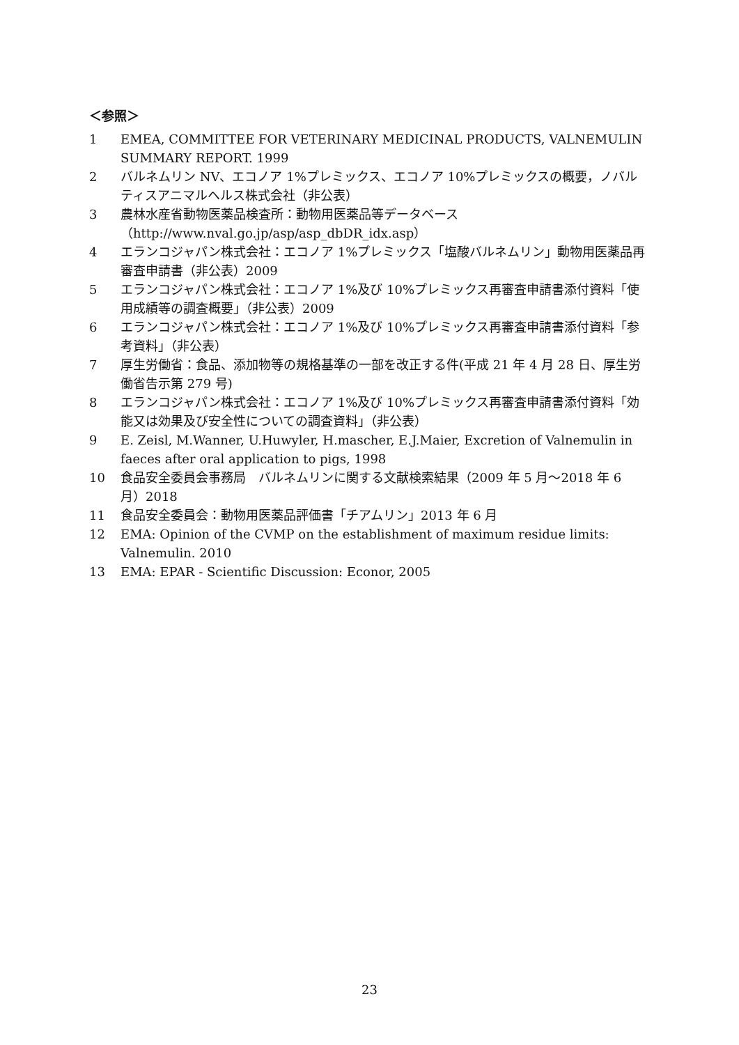＜参照＞
1 EMEA, COMMITTEE FOR VETERINARY MEDICINAL PRODUCTS, VALNEMULIN SUMMARY REPORT. 1999
2 バルネムリン NV、エコノア 1%プレミックス、エコノア 10%プレミックスの概要，ノバルティスアニマルヘルス株式会社（非公表）
3 農林水産省動物医薬品検査所：動物用医薬品等データベース（http://www.nval.go.jp/asp/asp_dbDR_idx.asp）
4 エランコジャパン株式会社：エコノア 1%プレミックス「塩酸バルネムリン」動物用医薬品再審査申請書（非公表）2009
5 エランコジャパン株式会社：エコノア 1%及び 10%プレミックス再審査申請書添付資料「使用成績等の調査概要」（非公表）2009
6 エランコジャパン株式会社：エコノア 1%及び 10%プレミックス再審査申請書添付資料「参考資料」（非公表）
7 厚生労働省：食品、添加物等の規格基準の一部を改正する件(平成 21 年 4 月 28 日、厚生労働省告示第 279 号)
8 エランコジャパン株式会社：エコノア 1%及び 10%プレミックス再審査申請書添付資料「効能又は効果及び安全性についての調査資料」（非公表）
9 E. Zeisl, M.Wanner, U.Huwyler, H.mascher, E.J.Maier, Excretion of Valnemulin in faeces after oral application to pigs, 1998
10 食品安全委員会事務局　バルネムリンに関する文献検索結果（2009 年 5 月～2018 年 6 月）2018
11 食品安全委員会：動物用医薬品評価書「チアムリン」2013 年 6 月
12 EMA: Opinion of the CVMP on the establishment of maximum residue limits: Valnemulin. 2010
13 EMA: EPAR - Scientific Discussion: Econor, 2005
23